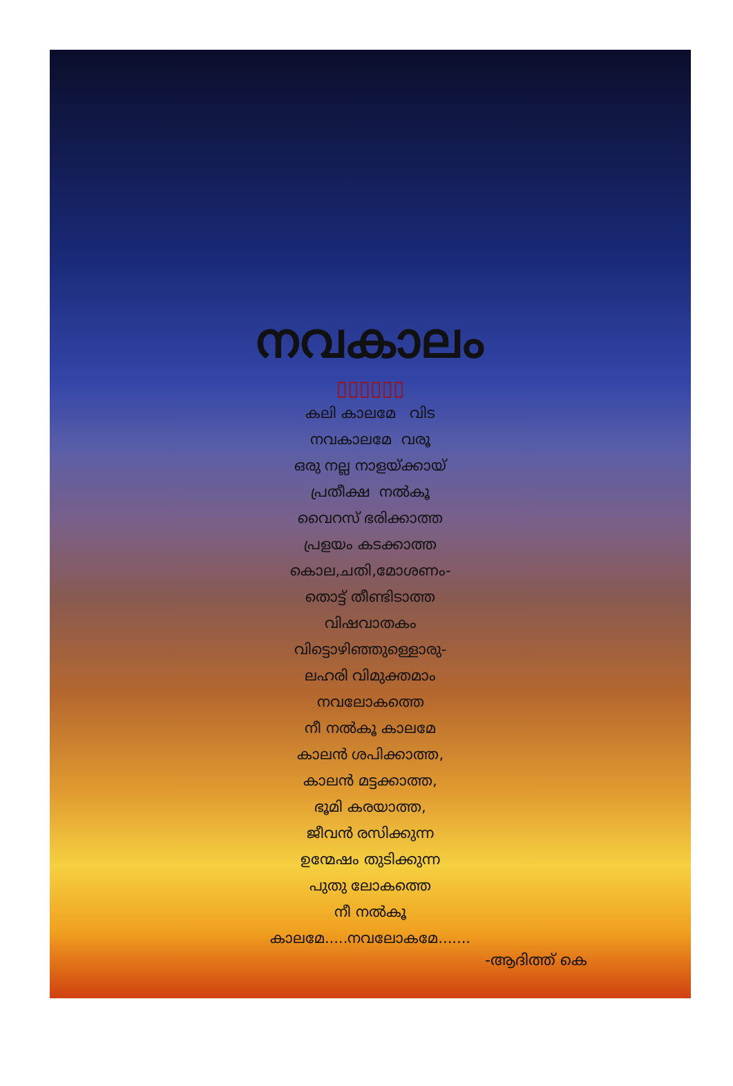നവകാലം
▯▯▯▯▯▯
കലി കാലമേ വിട
നവകാലമേ വരൂ
ഒരു നല്ല നാളയ്ക്കായ്
പ്രതീക്ഷ നൽകൂ
വൈറസ് ഭരിക്കാത്ത
പ്രളയം കടക്കാത്ത
കൊല,ചതി,മോശണം-
തൊട്ട് തീണ്ടിടാത്ത
വിഷവാതകം
വിട്ടൊഴിഞ്ഞുള്ളൊരു-
ലഹരി വിമുക്തമാം
നവലോകത്തെ
നീ നൽകൂ കാലമേ
കാലൻ ശപിക്കാത്ത,
കാലൻ മട്ടക്കാത്ത,
ഭൂമി കരയാത്ത,
ജീവൻ രസിക്കുന്ന
ഉന്മേഷം തുടിക്കുന്ന
പുതു ലോകത്തെ
നീ നൽകൂ
കാലമേ.....നവലോകമേ.......
-ആദിത്ത് കെ